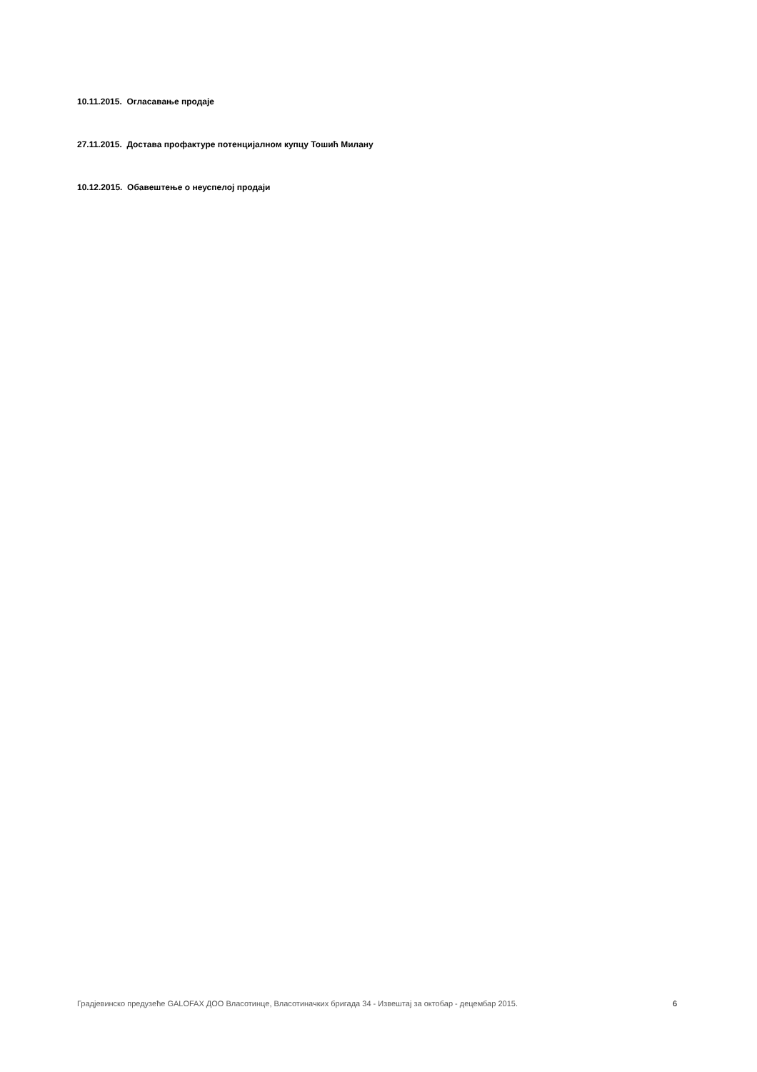10.11.2015. Огласавање продаје
27.11.2015. Достава профактуре потенцијалном купцу Тошић Милану
10.12.2015. Обавештење о неуспелој продаји
Градјевинско предузеће GALOFAX ДОО Власотинце, Власотиначких бригада 34 - Извештај за октобар - децембар 2015. 6